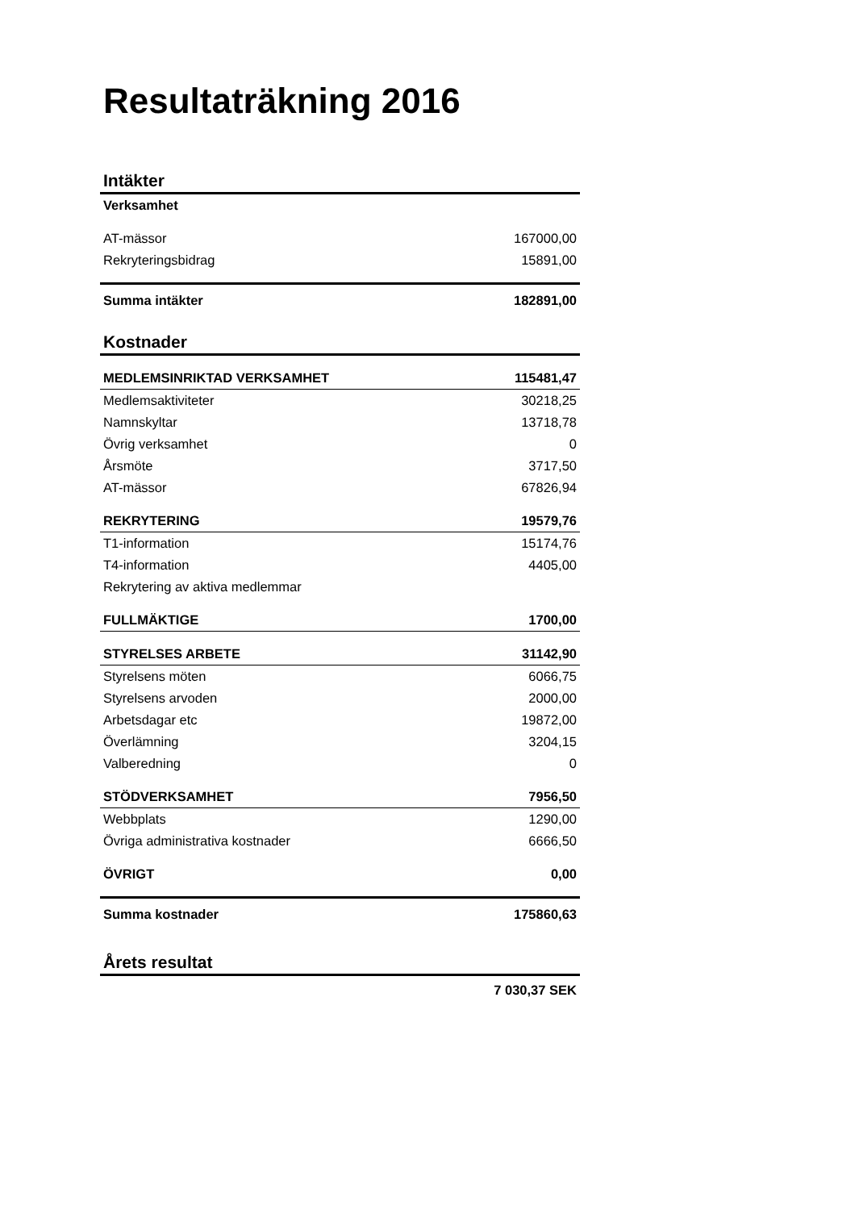Resultaträkning 2016
Intäkter
| Verksamhet | |
| AT-mässor | 167000,00 |
| Rekryteringsbidrag | 15891,00 |
| Summa intäkter | 182891,00 |
Kostnader
| MEDLEMSINRIKTAD VERKSAMHET | 115481,47 |
| Medlemsaktiviteter | 30218,25 |
| Namnskyltar | 13718,78 |
| Övrig verksamhet | 0 |
| Årsmöte | 3717,50 |
| AT-mässor | 67826,94 |
| REKRYTERING | 19579,76 |
| T1-information | 15174,76 |
| T4-information | 4405,00 |
| Rekrytering av aktiva medlemmar | |
| FULLMÄKTIGE | 1700,00 |
| STYRELSES ARBETE | 31142,90 |
| Styrelsens möten | 6066,75 |
| Styrelsens arvoden | 2000,00 |
| Arbetsdagar etc | 19872,00 |
| Överlämning | 3204,15 |
| Valberedning | 0 |
| STÖDVERKSAMHET | 7956,50 |
| Webbplats | 1290,00 |
| Övriga administrativa kostnader | 6666,50 |
| ÖVRIGT | 0,00 |
| Summa kostnader | 175860,63 |
Årets resultat
| | 7 030,37 SEK |